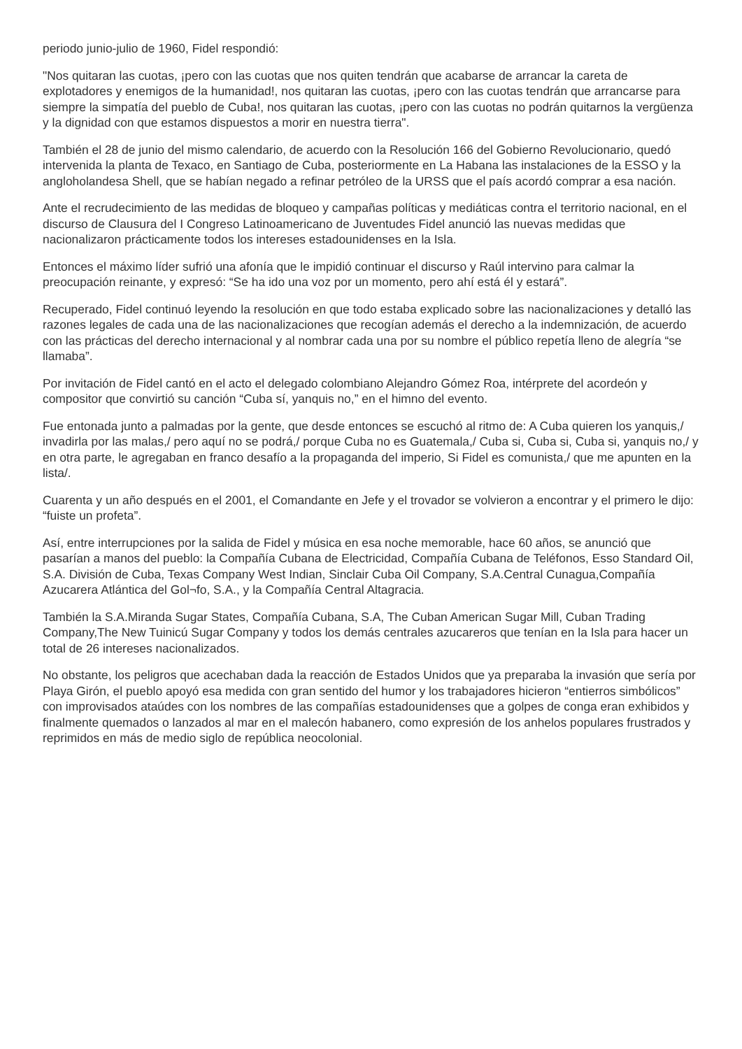periodo junio-julio de 1960, Fidel respondió:
"Nos quitaran las cuotas, ¡pero con las cuotas que nos quiten tendrán que acabarse de arrancar la careta de explotadores y enemigos de la humanidad!, nos quitaran las cuotas, ¡pero con las cuotas tendrán que arrancarse para siempre la simpatía del pueblo de Cuba!, nos quitaran las cuotas, ¡pero con las cuotas no podrán quitarnos la vergüenza y la dignidad con que estamos dispuestos a morir en nuestra tierra".
También el 28 de junio del mismo calendario, de acuerdo con la Resolución 166 del Gobierno Revolucionario, quedó intervenida la planta de Texaco, en Santiago de Cuba, posteriormente en La Habana las instalaciones de la ESSO y la angloholandesa Shell, que se habían negado a refinar petróleo de la URSS que el país acordó comprar a esa nación.
Ante el recrudecimiento de las medidas de bloqueo y campañas políticas y mediáticas contra el territorio nacional, en el discurso de Clausura del I Congreso Latinoamericano de Juventudes Fidel anunció las nuevas medidas que nacionalizaron prácticamente todos los intereses estadounidenses en la Isla.
Entonces el máximo líder sufrió una afonía que le impidió continuar el discurso y Raúl intervino para calmar la preocupación reinante, y expresó: “Se ha ido una voz por un momento, pero ahí está él y estará”.
Recuperado, Fidel continuó leyendo la resolución en que todo estaba explicado sobre las nacionalizaciones y detalló las razones legales de cada una de las nacionalizaciones que recogían además el derecho a la indemnización, de acuerdo con las prácticas del derecho internacional y al nombrar cada una por su nombre el público repetía lleno de alegría “se llamaba”.
Por invitación de Fidel cantó en el acto el delegado colombiano Alejandro Gómez Roa, intérprete del acordeón y compositor que convirtió su canción “Cuba sí, yanquis no,” en el himno del evento.
Fue entonada junto a palmadas por la gente, que desde entonces se escuchó al ritmo de: A Cuba quieren los yanquis,/ invadirla por las malas,/ pero aquí no se podrá,/ porque Cuba no es Guatemala,/ Cuba si, Cuba si, Cuba si, yanquis no,/ y en otra parte, le agregaban en franco desafío a la propaganda del imperio, Si Fidel es comunista,/ que me apunten en la lista/.
Cuarenta y un año después en el 2001, el Comandante en Jefe y el trovador se volvieron a encontrar y el primero le dijo: “fuiste un profeta”.
Así, entre interrupciones por la salida de Fidel y música en esa noche memorable, hace 60 años, se anunció que pasarían a manos del pueblo: la Compañía Cubana de Electricidad, Compañía Cubana de Teléfonos, Esso Standard Oil, S.A. División de Cuba, Texas Company West Indian, Sinclair Cuba Oil Company, S.A.Central Cunagua,Compañía Azucarera Atlántica del Gol¬fo, S.A., y la Compañía Central Altagracia.
También la S.A.Miranda Sugar States, Compañía Cubana, S.A, The Cuban American Sugar Mill, Cuban Trading Company,The New Tuinicú Sugar Company y todos los demás centrales azucareros que tenían en la Isla para hacer un total de 26 intereses nacionalizados.
No obstante, los peligros que acechaban dada la reacción de Estados Unidos que ya preparaba la invasión que sería por Playa Girón, el pueblo apoyó esa medida con gran sentido del humor y los trabajadores hicieron “entierros simbólicos” con improvisados ataúdes con los nombres de las compañías estadounidenses que a golpes de conga eran exhibidos y finalmente quemados o lanzados al mar en el malecón habanero, como expresión de los anhelos populares frustrados y reprimidos en más de medio siglo de república neocolonial.